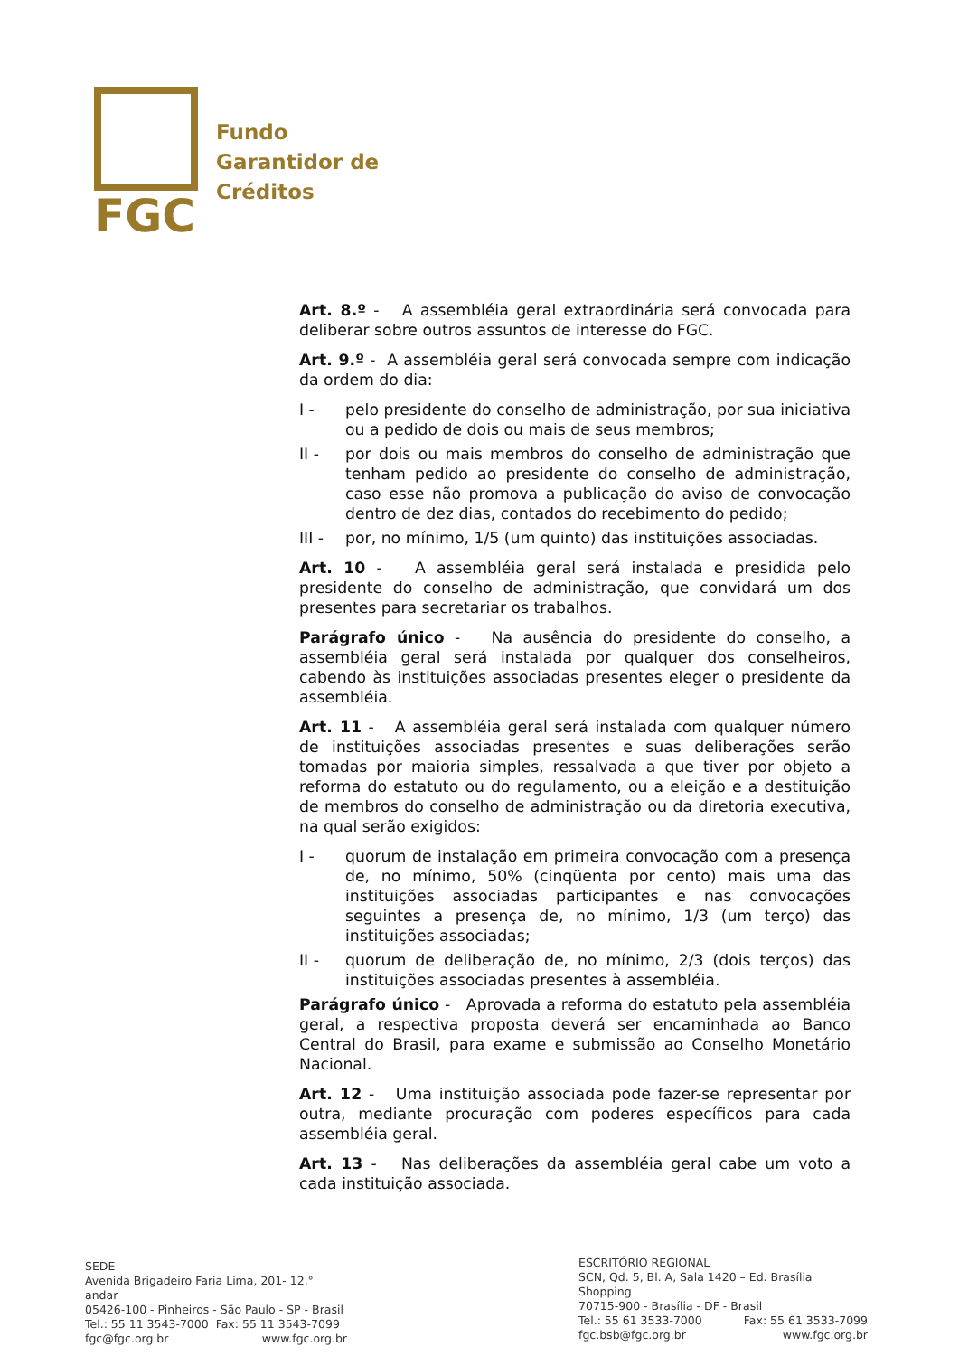FGC
Fundo
Garantidor de
Créditos
Art. 8.º - A assembléia geral extraordinária será convocada para deliberar sobre outros assuntos de interesse do FGC.
Art. 9.º - A assembléia geral será convocada sempre com indicação da ordem do dia:
I - pelo presidente do conselho de administração, por sua iniciativa ou a pedido de dois ou mais de seus membros;
II - por dois ou mais membros do conselho de administração que tenham pedido ao presidente do conselho de administração, caso esse não promova a publicação do aviso de convocação dentro de dez dias, contados do recebimento do pedido;
III - por, no mínimo, 1/5 (um quinto) das instituições associadas.
Art. 10 - A assembléia geral será instalada e presidida pelo presidente do conselho de administração, que convidará um dos presentes para secretariar os trabalhos.
Parágrafo único - Na ausência do presidente do conselho, a assembléia geral será instalada por qualquer dos conselheiros, cabendo às instituições associadas presentes eleger o presidente da assembléia.
Art. 11 - A assembléia geral será instalada com qualquer número de instituições associadas presentes e suas deliberações serão tomadas por maioria simples, ressalvada a que tiver por objeto a reforma do estatuto ou do regulamento, ou a eleição e a destituição de membros do conselho de administração ou da diretoria executiva, na qual serão exigidos:
I - quorum de instalação em primeira convocação com a presença de, no mínimo, 50% (cinqüenta por cento) mais uma das instituições associadas participantes e nas convocações seguintes a presença de, no mínimo, 1/3 (um terço) das instituições associadas;
II - quorum de deliberação de, no mínimo, 2/3 (dois terços) das instituições associadas presentes à assembléia.
Parágrafo único - Aprovada a reforma do estatuto pela assembléia geral, a respectiva proposta deverá ser encaminhada ao Banco Central do Brasil, para exame e submissão ao Conselho Monetário Nacional.
Art. 12 - Uma instituição associada pode fazer-se representar por outra, mediante procuração com poderes específicos para cada assembléia geral.
Art. 13 - Nas deliberações da assembléia geral cabe um voto a cada instituição associada.
SEDE
Avenida Brigadeiro Faria Lima, 201- 12.° andar
05426-100 - Pinheiros - São Paulo - SP - Brasil
Tel.: 55 11 3543-7000 Fax: 55 11 3543-7099
fgc@fgc.org.br www.fgc.org.br
ESCRITÓRIO REGIONAL
SCN, Qd. 5, Bl. A, Sala 1420 – Ed. Brasília Shopping
70715-900 - Brasília - DF - Brasil
Tel.: 55 61 3533-7000 Fax: 55 61 3533-7099
fgc.bsb@fgc.org.br www.fgc.org.br